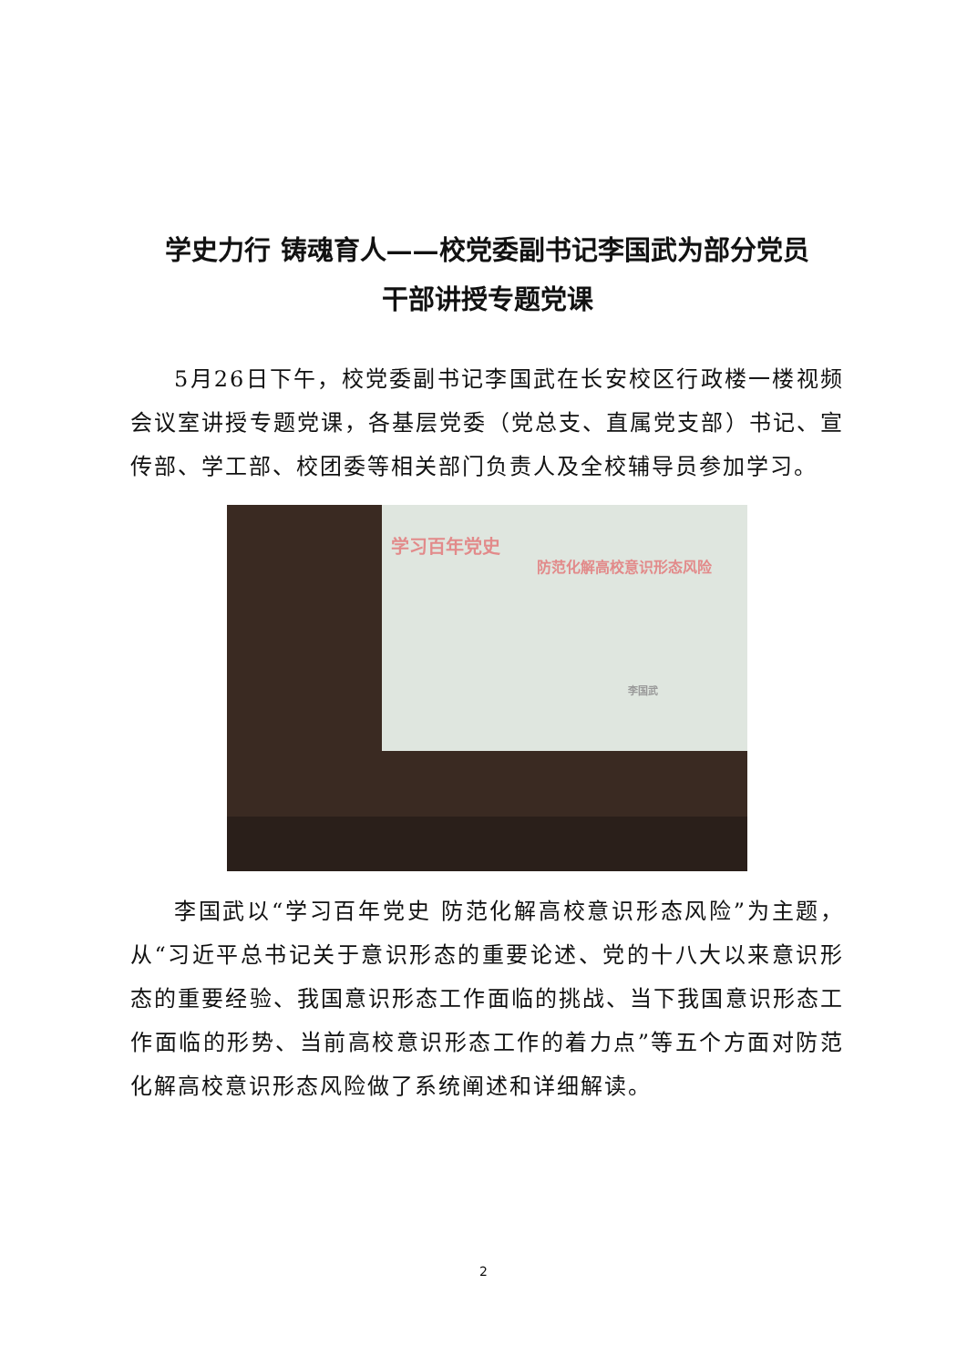学史力行 铸魂育人——校党委副书记李国武为部分党员
干部讲授专题党课
5月26日下午，校党委副书记李国武在长安校区行政楼一楼视频会议室讲授专题党课，各基层党委（党总支、直属党支部）书记、宣传部、学工部、校团委等相关部门负责人及全校辅导员参加学习。
学习百年党史
防范化解高校意识形态风险
李国武
李国武以“学习百年党史 防范化解高校意识形态风险”为主题，从“习近平总书记关于意识形态的重要论述、党的十八大以来意识形态的重要经验、我国意识形态工作面临的挑战、当下我国意识形态工作面临的形势、当前高校意识形态工作的着力点”等五个方面对防范化解高校意识形态风险做了系统阐述和详细解读。
2